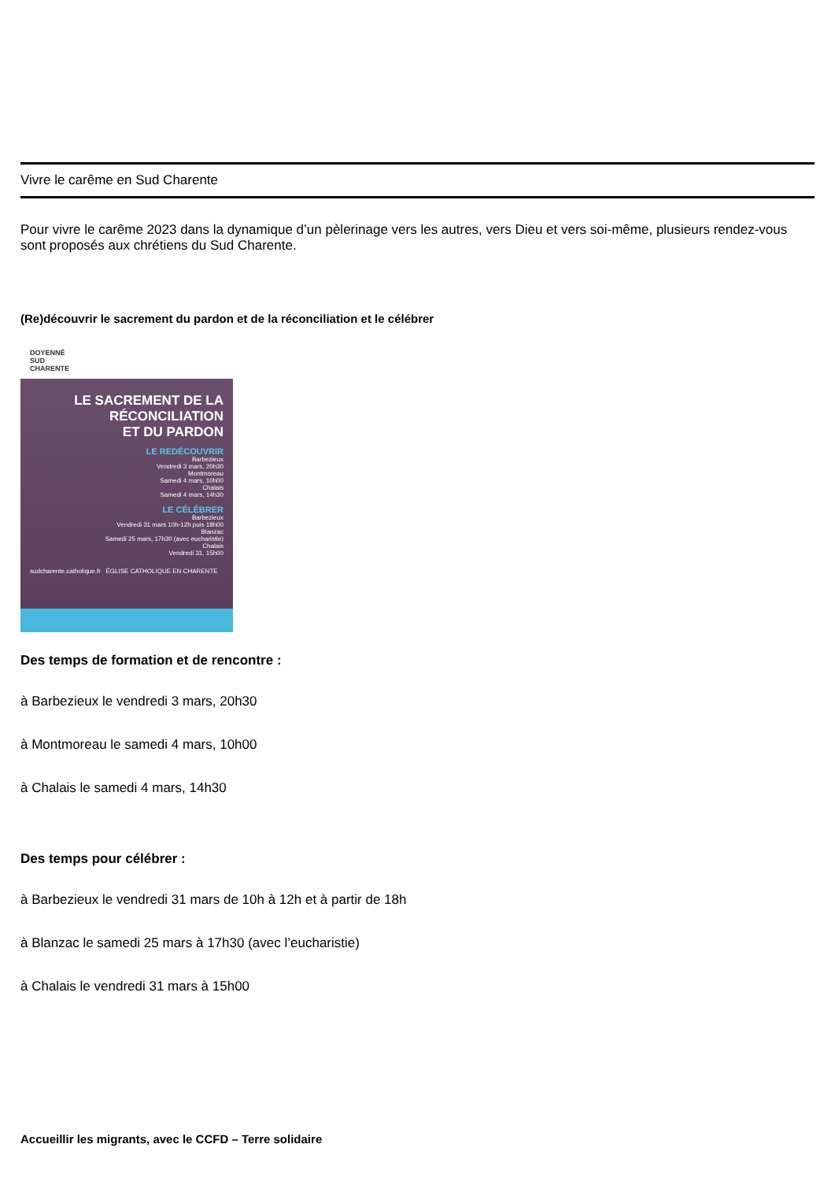Vivre le carême en Sud Charente
Pour vivre le carême 2023 dans la dynamique d’un pèlerinage vers les autres, vers Dieu et vers soi-même, plusieurs rendez-vous sont proposés aux chrétiens du Sud Charente.
(Re)découvrir le sacrement du pardon et de la réconciliation et le célébrer
DOYENNÉ
SUD
CHARENTE
LE SACREMENT DE LA RÉCONCILIATION
ET DU PARDON
LE REDÉCOUVRIR
Barbezieux
Vendredi 3 mars, 20h30
Montmoreau
Samedi 4 mars, 10h00
Chalais
Samedi 4 mars, 14h30
LE CÉLÉBRER
Barbezieux
Vendredi 31 mars 10h-12h puis 18h00
Blanzac
Samedi 25 mars, 17h30 (avec eucharistie)
Chalais
Vendredi 31, 15h00
sudcharente.catholique.fr ÉGLISE CATHOLIQUE EN CHARENTE
Des temps de formation et de rencontre :
à Barbezieux le vendredi 3 mars, 20h30
à Montmoreau le samedi 4 mars, 10h00
à Chalais le samedi 4 mars, 14h30
Des temps pour célébrer :
à Barbezieux le vendredi 31 mars de 10h à 12h et à partir de 18h
à Blanzac le samedi 25 mars à 17h30 (avec l’eucharistie)
à Chalais le vendredi 31 mars à 15h00
Accueillir les migrants, avec le CCFD – Terre solidaire